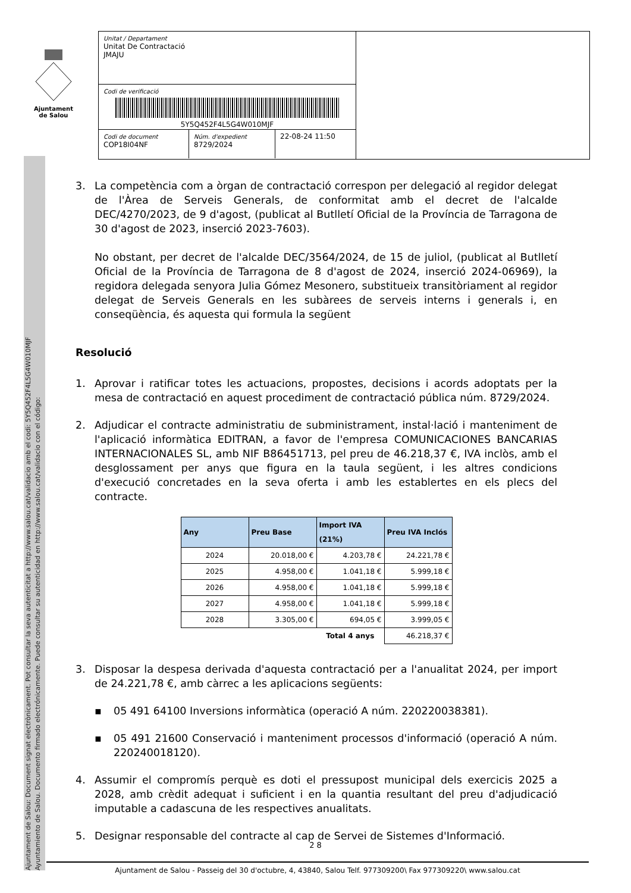Ajuntament
de Salou
Unitat / Departament
Unitat De Contractació
JMAJU
Codi de verificació
5Y5Q452F4L5G4W010MJF
Codi de document
COP18I04NF
Núm. d'expedient
8729/2024
22-08-24 11:50
Ajuntament de Salou: Document signat electrònicament. Pot consultar la seva autenticitat a http://www.salou.cat/validacio amb el codi: 5Y5Q452F4L5G4W010MJF
Ayuntamiento de Salou. Documento firmado electrónicamente. Puede consultar su autenticidad en http://www.salou.cat/validacio con el código:
3. La competència com a òrgan de contractació correspon per delegació al regidor delegat de l'Àrea de Serveis Generals, de conformitat amb el decret de l'alcalde DEC/4270/2023, de 9 d'agost, (publicat al Butlletí Oficial de la Província de Tarragona de 30 d'agost de 2023, inserció 2023-7603).
No obstant, per decret de l'alcalde DEC/3564/2024, de 15 de juliol, (publicat al Butlletí Oficial de la Província de Tarragona de 8 d'agost de 2024, inserció 2024-06969), la regidora delegada senyora Julia Gómez Mesonero, substitueix transitòriament al regidor delegat de Serveis Generals en les subàrees de serveis interns i generals i, en conseqüència, és aquesta qui formula la següent
Resolució
1. Aprovar i ratificar totes les actuacions, propostes, decisions i acords adoptats per la mesa de contractació en aquest procediment de contractació pública núm. 8729/2024.
2. Adjudicar el contracte administratiu de subministrament, instal·lació i manteniment de l'aplicació informàtica EDITRAN, a favor de l'empresa COMUNICACIONES BANCARIAS INTERNACIONALES SL, amb NIF B86451713, pel preu de 46.218,37 €, IVA inclòs, amb el desglossament per anys que figura en la taula següent, i les altres condicions d'execució concretades en la seva oferta i amb les establertes en els plecs del contracte.
| Any | Preu Base | Import IVA (21%) | Preu IVA Inclós |
| --- | --- | --- | --- |
| 2024 | 20.018,00 € | 4.203,78 € | 24.221,78 € |
| 2025 | 4.958,00 € | 1.041,18 € | 5.999,18 € |
| 2026 | 4.958,00 € | 1.041,18 € | 5.999,18 € |
| 2027 | 4.958,00 € | 1.041,18 € | 5.999,18 € |
| 2028 | 3.305,00 € | 694,05 € | 3.999,05 € |
| | | Total 4 anys | 46.218,37 € |
3. Disposar la despesa derivada d'aquesta contractació per a l'anualitat 2024, per import de 24.221,78 €, amb càrrec a les aplicacions següents:
▪ 05 491 64100 Inversions informàtica (operació A núm. 220220038381).
▪ 05 491 21600 Conservació i manteniment processos d'informació (operació A núm. 220240018120).
4. Assumir el compromís perquè es doti el pressupost municipal dels exercicis 2025 a 2028, amb crèdit adequat i suficient i en la quantia resultant del preu d'adjudicació imputable a cadascuna de les respectives anualitats.
5. Designar responsable del contracte al cap de Servei de Sistemes d'Informació.
2 8
Ajuntament de Salou - Passeig del 30 d'octubre, 4, 43840, Salou Telf. 977309200\ Fax 977309220\ www.salou.cat